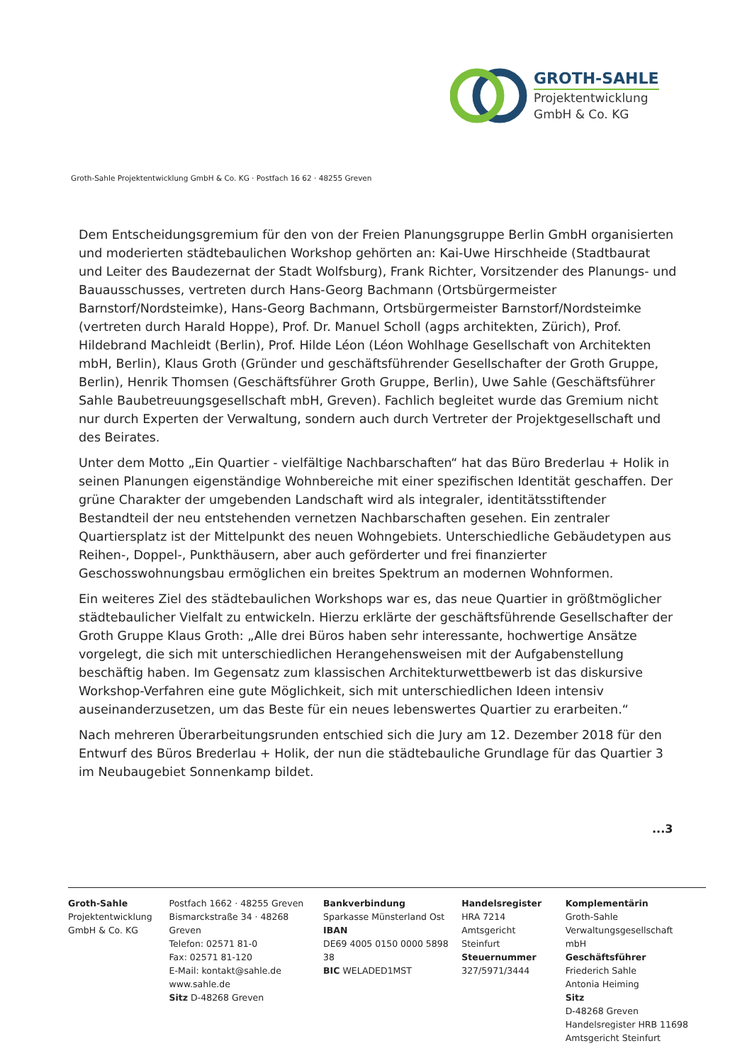GROTH-SAHLE
Projektentwicklung
GmbH & Co. KG
Groth-Sahle Projektentwicklung GmbH & Co. KG · Postfach 16 62 · 48255 Greven
Dem Entscheidungsgremium für den von der Freien Planungsgruppe Berlin GmbH organisierten und moderierten städtebaulichen Workshop gehörten an: Kai-Uwe Hirschheide (Stadtbaurat und Leiter des Baudezernat der Stadt Wolfsburg), Frank Richter, Vorsitzender des Planungs- und Bauausschusses, vertreten durch Hans-Georg Bachmann (Ortsbürgermeister Barnstorf/Nordsteimke), Hans-Georg Bachmann, Ortsbürgermeister Barnstorf/Nordsteimke (vertreten durch Harald Hoppe), Prof. Dr. Manuel Scholl (agps architekten, Zürich), Prof. Hildebrand Machleidt (Berlin), Prof. Hilde Léon (Léon Wohlhage Gesellschaft von Architekten mbH, Berlin), Klaus Groth (Gründer und geschäftsführender Gesellschafter der Groth Gruppe, Berlin), Henrik Thomsen (Geschäftsführer Groth Gruppe, Berlin), Uwe Sahle (Geschäftsführer Sahle Baubetreuungsgesellschaft mbH, Greven). Fachlich begleitet wurde das Gremium nicht nur durch Experten der Verwaltung, sondern auch durch Vertreter der Projektgesellschaft und des Beirates.
Unter dem Motto „Ein Quartier - vielfältige Nachbarschaften“ hat das Büro Brederlau + Holik in seinen Planungen eigenständige Wohnbereiche mit einer spezifischen Identität geschaffen. Der grüne Charakter der umgebenden Landschaft wird als integraler, identitätsstiftender Bestandteil der neu entstehenden vernetzen Nachbarschaften gesehen. Ein zentraler Quartiersplatz ist der Mittelpunkt des neuen Wohngebiets. Unterschiedliche Gebäudetypen aus Reihen-, Doppel-, Punkthäusern, aber auch geförderter und frei finanzierter Geschosswohnungsbau ermöglichen ein breites Spektrum an modernen Wohnformen.
Ein weiteres Ziel des städtebaulichen Workshops war es, das neue Quartier in größtmöglicher städtebaulicher Vielfalt zu entwickeln. Hierzu erklärte der geschäftsführende Gesellschafter der Groth Gruppe Klaus Groth: „Alle drei Büros haben sehr interessante, hochwertige Ansätze vorgelegt, die sich mit unterschiedlichen Herangehensweisen mit der Aufgabenstellung beschäftig haben. Im Gegensatz zum klassischen Architekturwettbewerb ist das diskursive Workshop-Verfahren eine gute Möglichkeit, sich mit unterschiedlichen Ideen intensiv auseinanderzusetzen, um das Beste für ein neues lebenswertes Quartier zu erarbeiten.“
Nach mehreren Überarbeitungsrunden entschied sich die Jury am 12. Dezember 2018 für den Entwurf des Büros Brederlau + Holik, der nun die städtebauliche Grundlage für das Quartier 3 im Neubaugebiet Sonnenkamp bildet.
...3
Groth-Sahle
Projektentwicklung
GmbH & Co. KG
Postfach 1662 · 48255 Greven
Bismarckstraße 34 · 48268 Greven
Telefon: 02571 81-0
Fax: 02571 81-120
E-Mail: kontakt@sahle.de
www.sahle.de
Sitz D-48268 Greven
Bankverbindung
Sparkasse Münsterland Ost
IBAN
DE69 4005 0150 0000 5898 38
BIC WELADED1MST
Handelsregister
HRA 7214
Amtsgericht Steinfurt
Steuernummer
327/5971/3444
Komplementärin
Groth-Sahle
Verwaltungsgesellschaft mbH
Geschäftsführer
Friederich Sahle
Antonia Heiming
Sitz
D-48268 Greven
Handelsregister HRB 11698
Amtsgericht Steinfurt